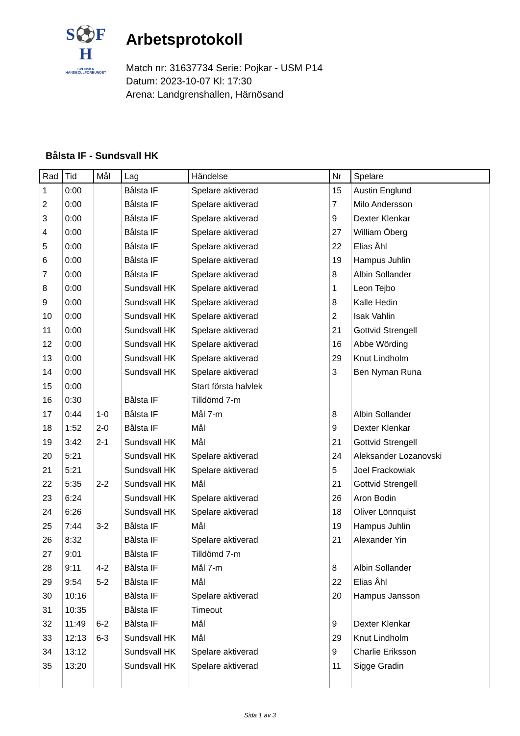S⚽F
H
SVENSKA
HANDBOLLFÖRBUNDET
Arbetsprotokoll
Match nr: 31637734 Serie: Pojkar - USM P14
Datum: 2023-10-07 Kl: 17:30
Arena: Landgrenshallen, Härnösand
Bålsta IF - Sundsvall HK
| Rad | Tid | Mål | Lag | Händelse | Nr | Spelare |
| --- | --- | --- | --- | --- | --- | --- |
| 1 | 0:00 | | Bålsta IF | Spelare aktiverad | 15 | Austin Englund |
| 2 | 0:00 | | Bålsta IF | Spelare aktiverad | 7 | Milo Andersson |
| 3 | 0:00 | | Bålsta IF | Spelare aktiverad | 9 | Dexter Klenkar |
| 4 | 0:00 | | Bålsta IF | Spelare aktiverad | 27 | William Öberg |
| 5 | 0:00 | | Bålsta IF | Spelare aktiverad | 22 | Elias Åhl |
| 6 | 0:00 | | Bålsta IF | Spelare aktiverad | 19 | Hampus Juhlin |
| 7 | 0:00 | | Bålsta IF | Spelare aktiverad | 8 | Albin Sollander |
| 8 | 0:00 | | Sundsvall HK | Spelare aktiverad | 1 | Leon Tejbo |
| 9 | 0:00 | | Sundsvall HK | Spelare aktiverad | 8 | Kalle Hedin |
| 10 | 0:00 | | Sundsvall HK | Spelare aktiverad | 2 | Isak Vahlin |
| 11 | 0:00 | | Sundsvall HK | Spelare aktiverad | 21 | Gottvid Strengell |
| 12 | 0:00 | | Sundsvall HK | Spelare aktiverad | 16 | Abbe Wörding |
| 13 | 0:00 | | Sundsvall HK | Spelare aktiverad | 29 | Knut Lindholm |
| 14 | 0:00 | | Sundsvall HK | Spelare aktiverad | 3 | Ben Nyman Runa |
| 15 | 0:00 | | | Start första halvlek | | |
| 16 | 0:30 | | Bålsta IF | Tilldömd 7-m | | |
| 17 | 0:44 | 1-0 | Bålsta IF | Mål 7-m | 8 | Albin Sollander |
| 18 | 1:52 | 2-0 | Bålsta IF | Mål | 9 | Dexter Klenkar |
| 19 | 3:42 | 2-1 | Sundsvall HK | Mål | 21 | Gottvid Strengell |
| 20 | 5:21 | | Sundsvall HK | Spelare aktiverad | 24 | Aleksander Lozanovski |
| 21 | 5:21 | | Sundsvall HK | Spelare aktiverad | 5 | Joel Frackowiak |
| 22 | 5:35 | 2-2 | Sundsvall HK | Mål | 21 | Gottvid Strengell |
| 23 | 6:24 | | Sundsvall HK | Spelare aktiverad | 26 | Aron Bodin |
| 24 | 6:26 | | Sundsvall HK | Spelare aktiverad | 18 | Oliver Lönnquist |
| 25 | 7:44 | 3-2 | Bålsta IF | Mål | 19 | Hampus Juhlin |
| 26 | 8:32 | | Bålsta IF | Spelare aktiverad | 21 | Alexander Yin |
| 27 | 9:01 | | Bålsta IF | Tilldömd 7-m | | |
| 28 | 9:11 | 4-2 | Bålsta IF | Mål 7-m | 8 | Albin Sollander |
| 29 | 9:54 | 5-2 | Bålsta IF | Mål | 22 | Elias Åhl |
| 30 | 10:16 | | Bålsta IF | Spelare aktiverad | 20 | Hampus Jansson |
| 31 | 10:35 | | Bålsta IF | Timeout | | |
| 32 | 11:49 | 6-2 | Bålsta IF | Mål | 9 | Dexter Klenkar |
| 33 | 12:13 | 6-3 | Sundsvall HK | Mål | 29 | Knut Lindholm |
| 34 | 13:12 | | Sundsvall HK | Spelare aktiverad | 9 | Charlie Eriksson |
| 35 | 13:20 | | Sundsvall HK | Spelare aktiverad | 11 | Sigge Gradin |
Sida 1 av 3